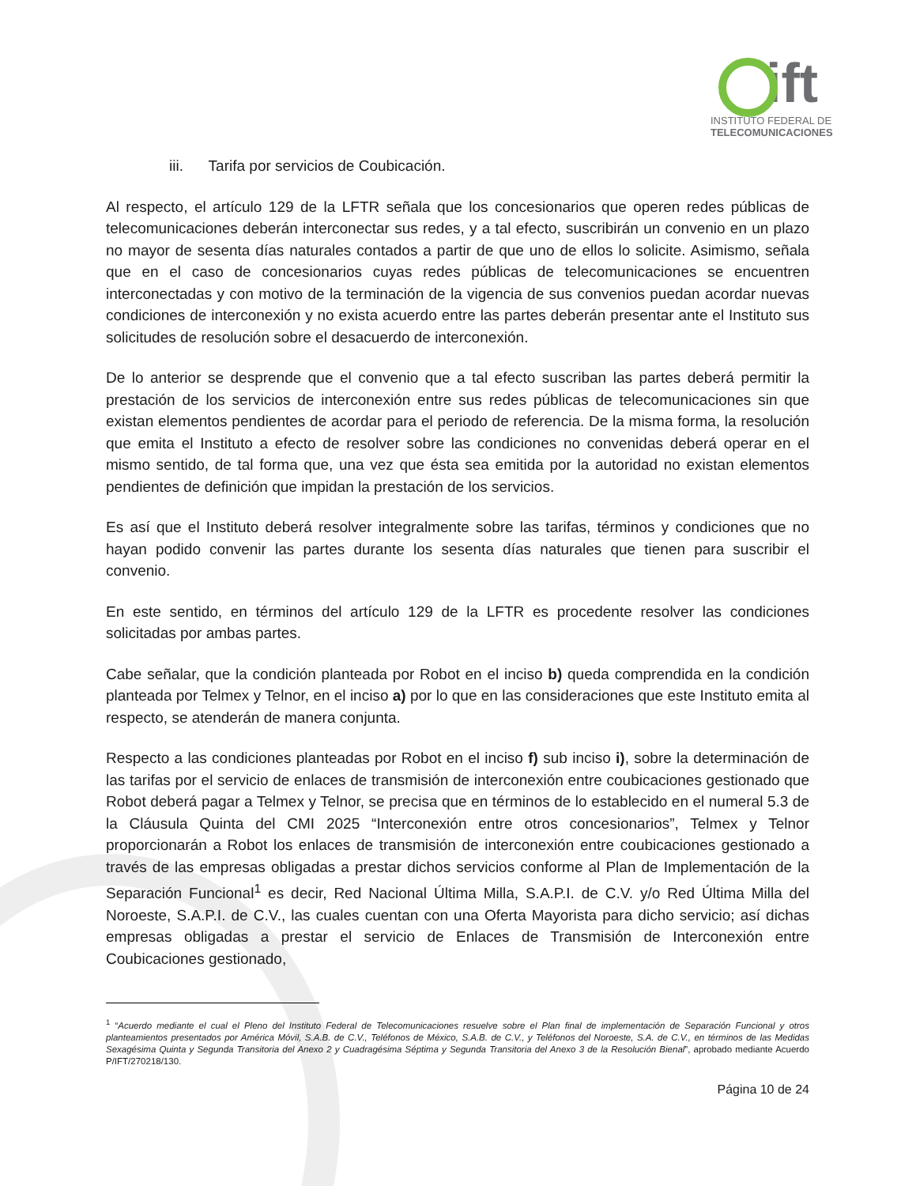ift
INSTITUTO FEDERAL DE
TELECOMUNICACIONES
iii. Tarifa por servicios de Coubicación.
Al respecto, el artículo 129 de la LFTR señala que los concesionarios que operen redes públicas de telecomunicaciones deberán interconectar sus redes, y a tal efecto, suscribirán un convenio en un plazo no mayor de sesenta días naturales contados a partir de que uno de ellos lo solicite. Asimismo, señala que en el caso de concesionarios cuyas redes públicas de telecomunicaciones se encuentren interconectadas y con motivo de la terminación de la vigencia de sus convenios puedan acordar nuevas condiciones de interconexión y no exista acuerdo entre las partes deberán presentar ante el Instituto sus solicitudes de resolución sobre el desacuerdo de interconexión.
De lo anterior se desprende que el convenio que a tal efecto suscriban las partes deberá permitir la prestación de los servicios de interconexión entre sus redes públicas de telecomunicaciones sin que existan elementos pendientes de acordar para el periodo de referencia. De la misma forma, la resolución que emita el Instituto a efecto de resolver sobre las condiciones no convenidas deberá operar en el mismo sentido, de tal forma que, una vez que ésta sea emitida por la autoridad no existan elementos pendientes de definición que impidan la prestación de los servicios.
Es así que el Instituto deberá resolver integralmente sobre las tarifas, términos y condiciones que no hayan podido convenir las partes durante los sesenta días naturales que tienen para suscribir el convenio.
En este sentido, en términos del artículo 129 de la LFTR es procedente resolver las condiciones solicitadas por ambas partes.
Cabe señalar, que la condición planteada por Robot en el inciso b) queda comprendida en la condición planteada por Telmex y Telnor, en el inciso a) por lo que en las consideraciones que este Instituto emita al respecto, se atenderán de manera conjunta.
Respecto a las condiciones planteadas por Robot en el inciso f) sub inciso i), sobre la determinación de las tarifas por el servicio de enlaces de transmisión de interconexión entre coubicaciones gestionado que Robot deberá pagar a Telmex y Telnor, se precisa que en términos de lo establecido en el numeral 5.3 de la Cláusula Quinta del CMI 2025 “Interconexión entre otros concesionarios”, Telmex y Telnor proporcionarán a Robot los enlaces de transmisión de interconexión entre coubicaciones gestionado a través de las empresas obligadas a prestar dichos servicios conforme al Plan de Implementación de la Separación Funcional<sup>1</sup> es decir, Red Nacional Última Milla, S.A.P.I. de C.V. y/o Red Última Milla del Noroeste, S.A.P.I. de C.V., las cuales cuentan con una Oferta Mayorista para dicho servicio; así dichas empresas obligadas a prestar el servicio de Enlaces de Transmisión de Interconexión entre Coubicaciones gestionado,
<sup>1</sup> “Acuerdo mediante el cual el Pleno del Instituto Federal de Telecomunicaciones resuelve sobre el Plan final de implementación de Separación Funcional y otros planteamientos presentados por América Móvil, S.A.B. de C.V., Teléfonos de México, S.A.B. de C.V., y Teléfonos del Noroeste, S.A. de C.V., en términos de las Medidas Sexagésima Quinta y Segunda Transitoria del Anexo 2 y Cuadragésima Séptima y Segunda Transitoria del Anexo 3 de la Resolución Bienal”, aprobado mediante Acuerdo P/IFT/270218/130.
Página 10 de 24